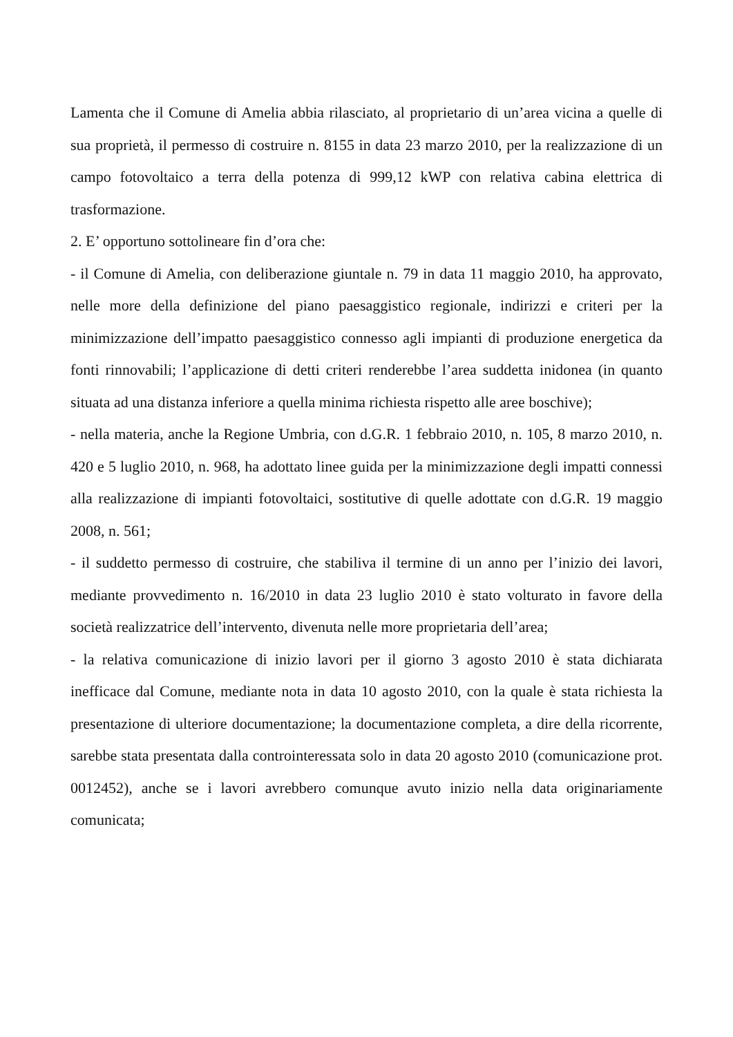Lamenta che il Comune di Amelia abbia rilasciato, al proprietario di un’area vicina a quelle di sua proprietà, il permesso di costruire n. 8155 in data 23 marzo 2010, per la realizzazione di un campo fotovoltaico a terra della potenza di 999,12 kWP con relativa cabina elettrica di trasformazione.
2. E’ opportuno sottolineare fin d’ora che:
- il Comune di Amelia, con deliberazione giuntale n. 79 in data 11 maggio 2010, ha approvato, nelle more della definizione del piano paesaggistico regionale, indirizzi e criteri per la minimizzazione dell’impatto paesaggistico connesso agli impianti di produzione energetica da fonti rinnovabili; l’applicazione di detti criteri renderebbe l’area suddetta inidonea (in quanto situata ad una distanza inferiore a quella minima richiesta rispetto alle aree boschive);
- nella materia, anche la Regione Umbria, con d.G.R. 1 febbraio 2010, n. 105, 8 marzo 2010, n. 420 e 5 luglio 2010, n. 968, ha adottato linee guida per la minimizzazione degli impatti connessi alla realizzazione di impianti fotovoltaici, sostitutive di quelle adottate con d.G.R. 19 maggio 2008, n. 561;
- il suddetto permesso di costruire, che stabiliva il termine di un anno per l’inizio dei lavori, mediante provvedimento n. 16/2010 in data 23 luglio 2010 è stato volturato in favore della società realizzatrice dell’intervento, divenuta nelle more proprietaria dell’area;
- la relativa comunicazione di inizio lavori per il giorno 3 agosto 2010 è stata dichiarata inefficace dal Comune, mediante nota in data 10 agosto 2010, con la quale è stata richiesta la presentazione di ulteriore documentazione; la documentazione completa, a dire della ricorrente, sarebbe stata presentata dalla controinteressata solo in data 20 agosto 2010 (comunicazione prot. 0012452), anche se i lavori avrebbero comunque avuto inizio nella data originariamente comunicata;